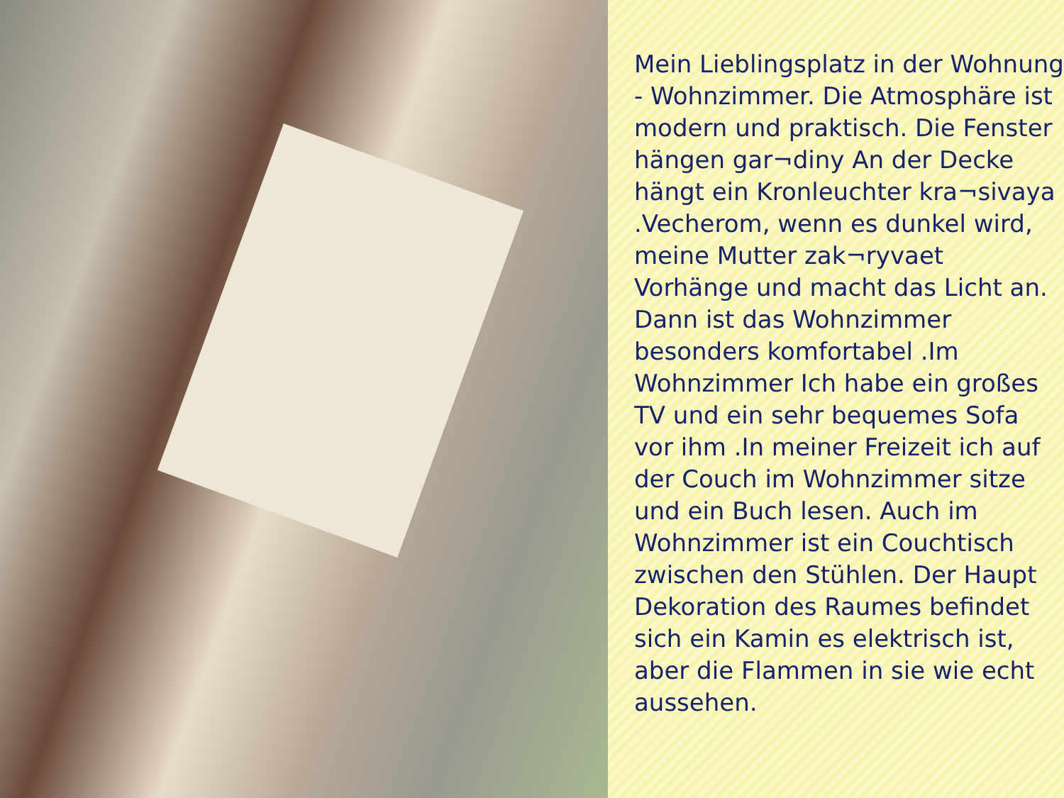Mein Lieblingsplatz in der Wohnung - Wohnzimmer. Die Atmosphäre ist modern und praktisch. Die Fenster hängen gar¬diny An der Decke hängt ein Kronleuchter kra¬sivaya .Vecherom, wenn es dunkel wird, meine Mutter zak¬ryvaet Vorhänge und macht das Licht an. Dann ist das Wohnzimmer besonders komfortabel .Im Wohnzimmer Ich habe ein großes TV und ein sehr bequemes Sofa vor ihm .In meiner Freizeit ich auf der Couch im Wohnzimmer sitze und ein Buch lesen. Auch im Wohnzimmer ist ein Couchtisch zwischen den Stühlen. Der Haupt Dekoration des Raumes befindet sich ein Kamin es elektrisch ist, aber die Flammen in sie wie echt aussehen.